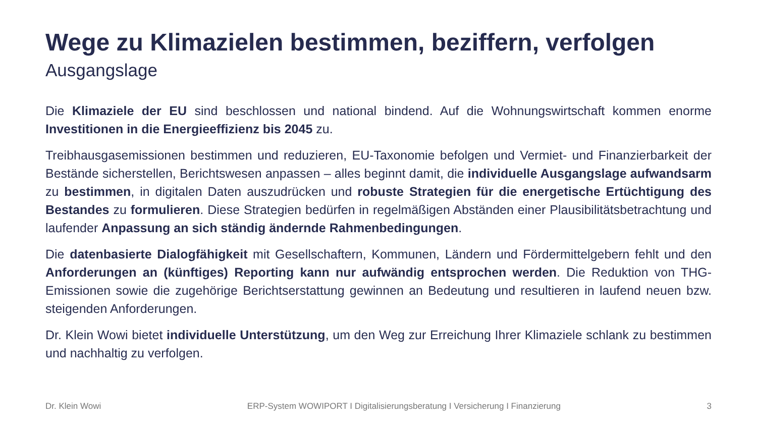Wege zu Klimazielen bestimmen, beziffern, verfolgen
Ausgangslage
Die Klimaziele der EU sind beschlossen und national bindend. Auf die Wohnungswirtschaft kommen enorme Investitionen in die Energieeffizienz bis 2045 zu.
Treibhausgasemissionen bestimmen und reduzieren, EU-Taxonomie befolgen und Vermiet- und Finanzierbarkeit der Bestände sicherstellen, Berichtswesen anpassen – alles beginnt damit, die individuelle Ausgangslage aufwandsarm zu bestimmen, in digitalen Daten auszudrücken und robuste Strategien für die energetische Ertüchtigung des Bestandes zu formulieren. Diese Strategien bedürfen in regelmäßigen Abständen einer Plausibilitätsbetrachtung und laufender Anpassung an sich ständig ändernde Rahmenbedingungen.
Die datenbasierte Dialogfähigkeit mit Gesellschaftern, Kommunen, Ländern und Fördermittelgebern fehlt und den Anforderungen an (künftiges) Reporting kann nur aufwändig entsprochen werden. Die Reduktion von THG-Emissionen sowie die zugehörige Berichtserstattung gewinnen an Bedeutung und resultieren in laufend neuen bzw. steigenden Anforderungen.
Dr. Klein Wowi bietet individuelle Unterstützung, um den Weg zur Erreichung Ihrer Klimaziele schlank zu bestimmen und nachhaltig zu verfolgen.
Dr. Klein Wowi ERP-System WOWIPORT I Digitalisierungsberatung I Versicherung I Finanzierung 3